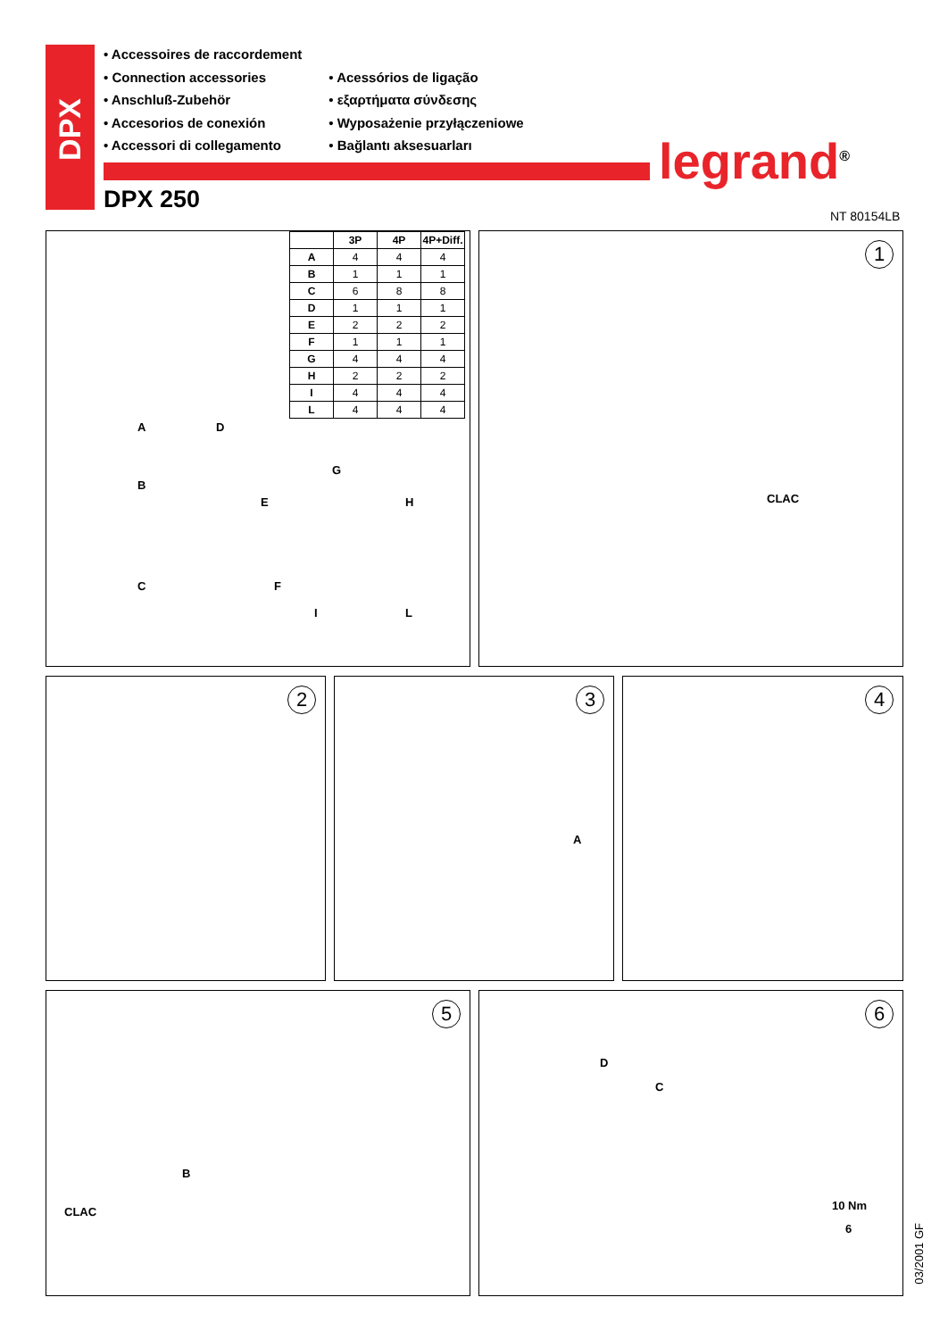DPX
• Accessoires de raccordement
• Connection accessories
• Anschluß-Zubehör
• Accesorios de conexión
• Accessori di collegamento
• Acessórios de ligação
• εξαρτήματα σύνδεσης
• Wyposażenie przyłączeniowe
• Bağlantı aksesuarları
legrand<sup>®</sup>
DPX 250
NT 80154LB
| | 3P | 4P | 4P+Diff. |
| --- | --- | --- | --- |
| A | 4 | 4 | 4 |
| B | 1 | 1 | 1 |
| C | 6 | 8 | 8 |
| D | 1 | 1 | 1 |
| E | 2 | 2 | 2 |
| F | 1 | 1 | 1 |
| G | 4 | 4 | 4 |
| H | 2 | 2 | 2 |
| I | 4 | 4 | 4 |
| L | 4 | 4 | 4 |
A D
B
E
G
H
C F
I L
1
CLAC
2
3
A
4
5
B
CLAC
6
D
C
10 Nm
6
03/2001 GF